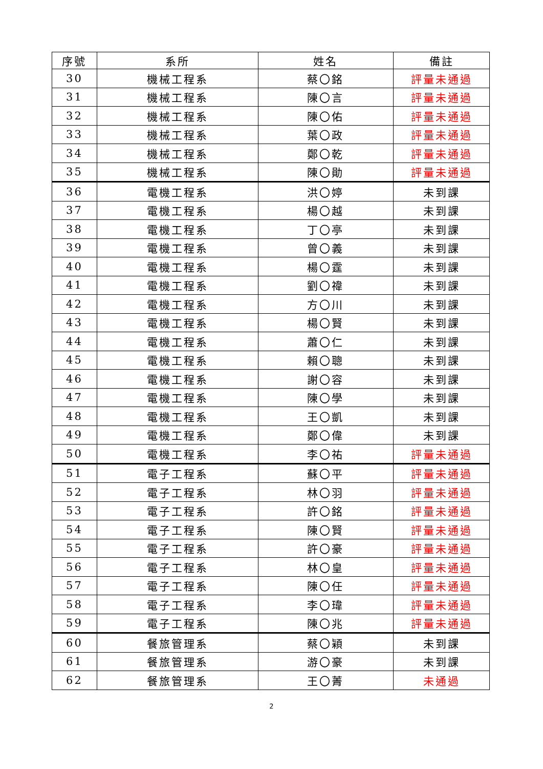| 序號 | 系所 | 姓名 | 備註 |
| --- | --- | --- | --- |
| 30 | 機械工程系 | 蔡〇銘 | 評量未通過 |
| 31 | 機械工程系 | 陳〇言 | 評量未通過 |
| 32 | 機械工程系 | 陳〇佑 | 評量未通過 |
| 33 | 機械工程系 | 葉〇政 | 評量未通過 |
| 34 | 機械工程系 | 鄭〇乾 | 評量未通過 |
| 35 | 機械工程系 | 陳〇勛 | 評量未通過 |
| 36 | 電機工程系 | 洪〇婷 | 未到課 |
| 37 | 電機工程系 | 楊〇越 | 未到課 |
| 38 | 電機工程系 | 丁〇亭 | 未到課 |
| 39 | 電機工程系 | 曾〇義 | 未到課 |
| 40 | 電機工程系 | 楊〇霆 | 未到課 |
| 41 | 電機工程系 | 劉〇禕 | 未到課 |
| 42 | 電機工程系 | 方〇川 | 未到課 |
| 43 | 電機工程系 | 楊〇賢 | 未到課 |
| 44 | 電機工程系 | 蕭〇仁 | 未到課 |
| 45 | 電機工程系 | 賴〇聰 | 未到課 |
| 46 | 電機工程系 | 謝〇容 | 未到課 |
| 47 | 電機工程系 | 陳〇學 | 未到課 |
| 48 | 電機工程系 | 王〇凱 | 未到課 |
| 49 | 電機工程系 | 鄭〇偉 | 未到課 |
| 50 | 電機工程系 | 李〇祐 | 評量未通過 |
| 51 | 電子工程系 | 蘇〇平 | 評量未通過 |
| 52 | 電子工程系 | 林〇羽 | 評量未通過 |
| 53 | 電子工程系 | 許〇銘 | 評量未通過 |
| 54 | 電子工程系 | 陳〇賢 | 評量未通過 |
| 55 | 電子工程系 | 許〇豪 | 評量未通過 |
| 56 | 電子工程系 | 林〇皇 | 評量未通過 |
| 57 | 電子工程系 | 陳〇任 | 評量未通過 |
| 58 | 電子工程系 | 李〇瑋 | 評量未通過 |
| 59 | 電子工程系 | 陳〇兆 | 評量未通過 |
| 60 | 餐旅管理系 | 蔡〇穎 | 未到課 |
| 61 | 餐旅管理系 | 游〇豪 | 未到課 |
| 62 | 餐旅管理系 | 王〇菁 | 未通過 |
2